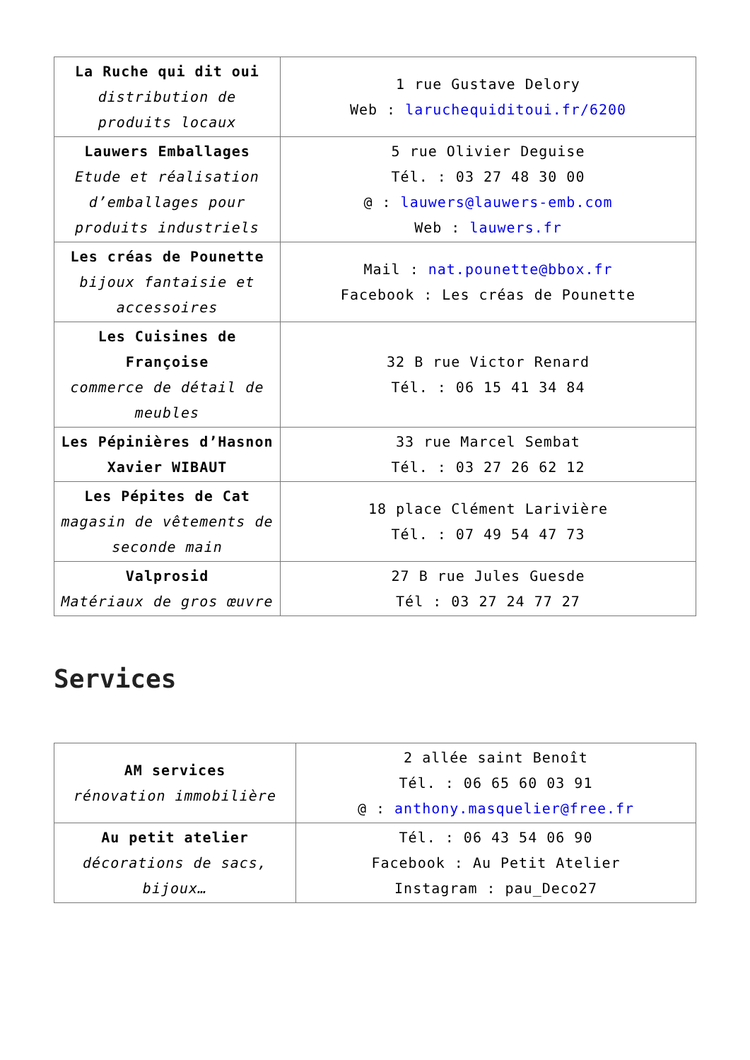| La Ruche qui dit oui distribution de produits locaux | 1 rue Gustave Delory Web : laruchequiditoui.fr/6200 |
| Lauwers Emballages Etude et réalisation d’emballages pour produits industriels | 5 rue Olivier Deguise Tél. : 03 27 48 30 00 @ : lauwers@lauwers-emb.com Web : lauwers.fr |
| Les créas de Pounette bijoux fantaisie et accessoires | Mail : nat.pounette@bbox.fr Facebook : Les créas de Pounette |
| Les Cuisines de Françoise commerce de détail de meubles | 32 B rue Victor Renard Tél. : 06 15 41 34 84 |
| Les Pépinières d’Hasnon Xavier WIBAUT | 33 rue Marcel Sembat Tél. : 03 27 26 62 12 |
| Les Pépites de Cat magasin de vêtements de seconde main | 18 place Clément Larivière Tél. : 07 49 54 47 73 |
| Valprosid Matériaux de gros œuvre | 27 B rue Jules Guesde Tél : 03 27 24 77 27 |
Services
| AM services rénovation immobilière | 2 allée saint Benoît Tél. : 06 65 60 03 91 @ : anthony.masquelier@free.fr |
| Au petit atelier décorations de sacs, bijoux… | Tél. : 06 43 54 06 90 Facebook : Au Petit Atelier Instagram : pau_Deco27 |